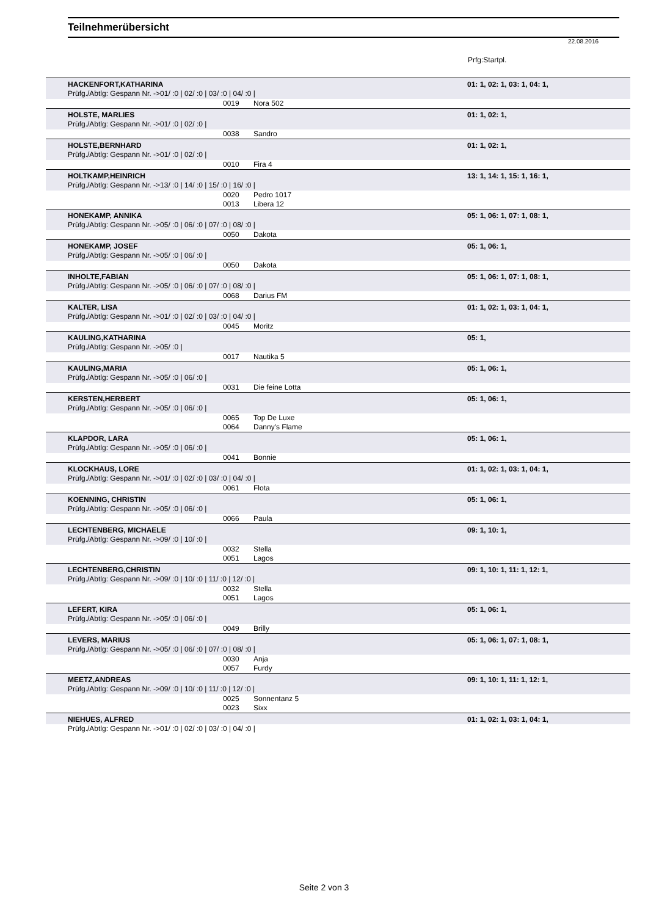Teilnehmerübersicht
22.08.2016
Prfg:Startpl.
| HACKENFORT,KATHARINA | | | 01: 1, 02: 1, 03: 1, 04: 1, |
| Prüfg./Abtlg: Gespann Nr. ->01/ :0 / 02/ :0 / 03/ :0 / 04/ :0 / | | | |
| | 0019 | Nora 502 | |
| HOLSTE, MARLIES | | | 01: 1, 02: 1, |
| Prüfg./Abtlg: Gespann Nr. ->01/ :0 / 02/ :0 / | | | |
| | 0038 | Sandro | |
| HOLSTE,BERNHARD | | | 01: 1, 02: 1, |
| Prüfg./Abtlg: Gespann Nr. ->01/ :0 / 02/ :0 / | | | |
| | 0010 | Fira 4 | |
| HOLTKAMP,HEINRICH | | | 13: 1, 14: 1, 15: 1, 16: 1, |
| Prüfg./Abtlg: Gespann Nr. ->13/ :0 / 14/ :0 / 15/ :0 / 16/ :0 / | | | |
| | 0020 | Pedro 1017 | |
| | 0013 | Libera 12 | |
| HONEKAMP, ANNIKA | | | 05: 1, 06: 1, 07: 1, 08: 1, |
| Prüfg./Abtlg: Gespann Nr. ->05/ :0 / 06/ :0 / 07/ :0 / 08/ :0 / | | | |
| | 0050 | Dakota | |
| HONEKAMP, JOSEF | | | 05: 1, 06: 1, |
| Prüfg./Abtlg: Gespann Nr. ->05/ :0 / 06/ :0 / | | | |
| | 0050 | Dakota | |
| INHOLTE,FABIAN | | | 05: 1, 06: 1, 07: 1, 08: 1, |
| Prüfg./Abtlg: Gespann Nr. ->05/ :0 / 06/ :0 / 07/ :0 / 08/ :0 / | | | |
| | 0068 | Darius FM | |
| KALTER, LISA | | | 01: 1, 02: 1, 03: 1, 04: 1, |
| Prüfg./Abtlg: Gespann Nr. ->01/ :0 / 02/ :0 / 03/ :0 / 04/ :0 / | | | |
| | 0045 | Moritz | |
| KAULING,KATHARINA | | | 05: 1, |
| Prüfg./Abtlg: Gespann Nr. ->05/ :0 / | | | |
| | 0017 | Nautika 5 | |
| KAULING,MARIA | | | 05: 1, 06: 1, |
| Prüfg./Abtlg: Gespann Nr. ->05/ :0 / 06/ :0 / | | | |
| | 0031 | Die feine Lotta | |
| KERSTEN,HERBERT | | | 05: 1, 06: 1, |
| Prüfg./Abtlg: Gespann Nr. ->05/ :0 / 06/ :0 / | | | |
| | 0065 | Top De Luxe | |
| | 0064 | Danny's Flame | |
| KLAPDOR, LARA | | | 05: 1, 06: 1, |
| Prüfg./Abtlg: Gespann Nr. ->05/ :0 / 06/ :0 / | | | |
| | 0041 | Bonnie | |
| KLOCKHAUS, LORE | | | 01: 1, 02: 1, 03: 1, 04: 1, |
| Prüfg./Abtlg: Gespann Nr. ->01/ :0 / 02/ :0 / 03/ :0 / 04/ :0 / | | | |
| | 0061 | Flota | |
| KOENNING, CHRISTIN | | | 05: 1, 06: 1, |
| Prüfg./Abtlg: Gespann Nr. ->05/ :0 / 06/ :0 / | | | |
| | 0066 | Paula | |
| LECHTENBERG, MICHAELE | | | 09: 1, 10: 1, |
| Prüfg./Abtlg: Gespann Nr. ->09/ :0 / 10/ :0 / | | | |
| | 0032 | Stella | |
| | 0051 | Lagos | |
| LECHTENBERG,CHRISTIN | | | 09: 1, 10: 1, 11: 1, 12: 1, |
| Prüfg./Abtlg: Gespann Nr. ->09/ :0 / 10/ :0 / 11/ :0 / 12/ :0 / | | | |
| | 0032 | Stella | |
| | 0051 | Lagos | |
| LEFERT, KIRA | | | 05: 1, 06: 1, |
| Prüfg./Abtlg: Gespann Nr. ->05/ :0 / 06/ :0 / | | | |
| | 0049 | Brilly | |
| LEVERS, MARIUS | | | 05: 1, 06: 1, 07: 1, 08: 1, |
| Prüfg./Abtlg: Gespann Nr. ->05/ :0 / 06/ :0 / 07/ :0 / 08/ :0 / | | | |
| | 0030 | Anja | |
| | 0057 | Furdy | |
| MEETZ,ANDREAS | | | 09: 1, 10: 1, 11: 1, 12: 1, |
| Prüfg./Abtlg: Gespann Nr. ->09/ :0 / 10/ :0 / 11/ :0 / 12/ :0 / | | | |
| | 0025 | Sonnentanz 5 | |
| | 0023 | Sixx | |
| NIEHUES, ALFRED | | | 01: 1, 02: 1, 03: 1, 04: 1, |
| Prüfg./Abtlg: Gespann Nr. ->01/ :0 / 02/ :0 / 03/ :0 / 04/ :0 / | | | |
Seite 2 von 3